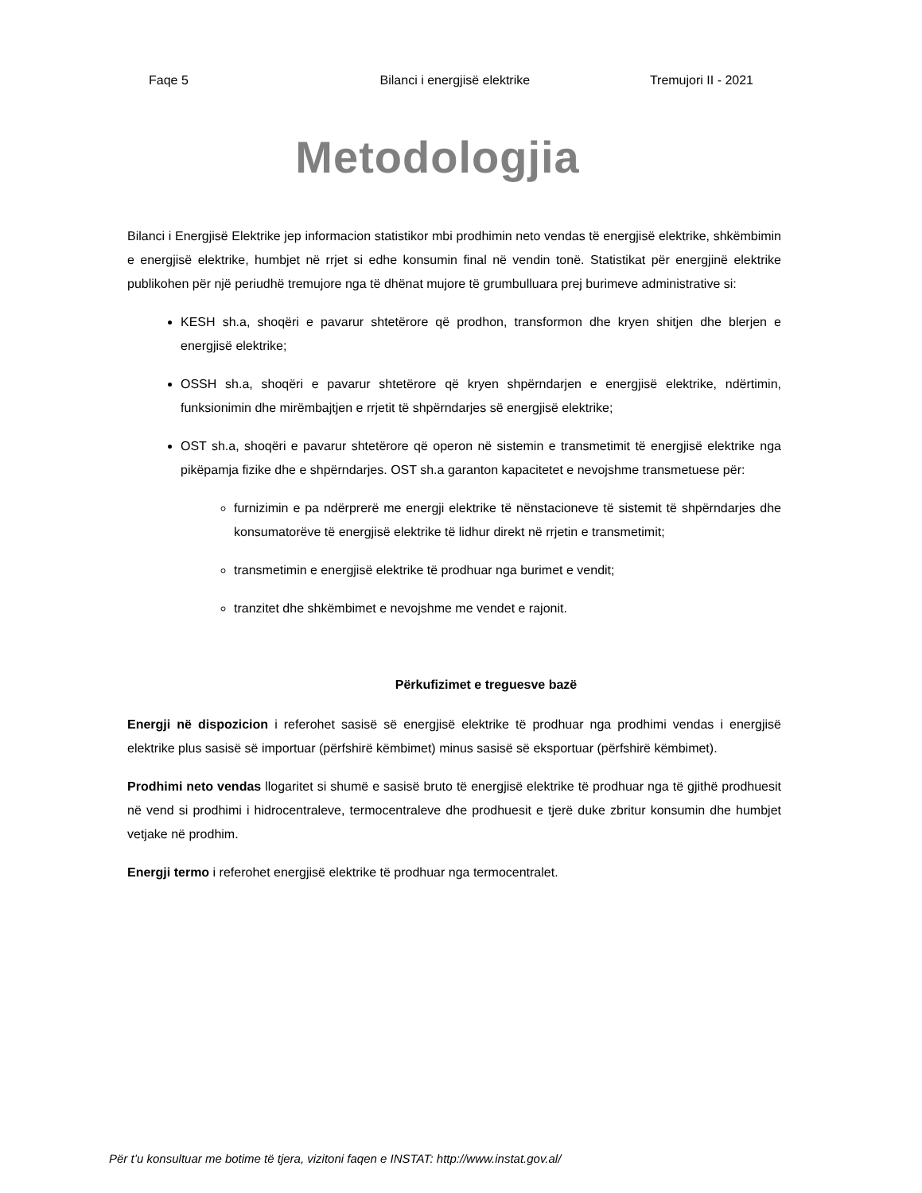Faqe 5 Bilanci i energjisë elektrike Tremujori II - 2021
Metodologjia
Bilanci i Energjisë Elektrike jep informacion statistikor mbi prodhimin neto vendas të energjisë elektrike, shkëmbimin e energjisë elektrike, humbjet në rrjet si edhe konsumin final në vendin tonë. Statistikat për energjinë elektrike publikohen për një periudhë tremujore nga të dhënat mujore të grumbulluara prej burimeve administrative si:
KESH sh.a, shoqëri e pavarur shtetërore që prodhon, transformon dhe kryen shitjen dhe blerjen e energjisë elektrike;
OSSH sh.a, shoqëri e pavarur shtetërore që kryen shpërndarjen e energjisë elektrike, ndërtimin, funksionimin dhe mirëmbajtjen e rrjetit të shpërndarjes së energjisë elektrike;
OST sh.a, shoqëri e pavarur shtetërore që operon në sistemin e transmetimit të energjisë elektrike nga pikëpamja fizike dhe e shpërndarjes. OST sh.a garanton kapacitetet e nevojshme transmetuese për:
furnizimin e pa ndërprerë me energji elektrike të nënstacioneve të sistemit të shpërndarjes dhe konsumatorëve të energjisë elektrike të lidhur direkt në rrjetin e transmetimit;
transmetimin e energjisë elektrike të prodhuar nga burimet e vendit;
tranzitet dhe shkëmbimet e nevojshme me vendet e rajonit.
Përkufizimet e treguesve bazë
Energji në dispozicion i referohet sasisë së energjisë elektrike të prodhuar nga prodhimi vendas i energjisë elektrike plus sasisë së importuar (përfshirë këmbimet) minus sasisë së eksportuar (përfshirë këmbimet).
Prodhimi neto vendas llogaritet si shumë e sasisë bruto të energjisë elektrike të prodhuar nga të gjithë prodhuesit në vend si prodhimi i hidrocentraleve, termocentraleve dhe prodhuesit e tjerë duke zbritur konsumin dhe humbjet vetjake në prodhim.
Energji termo i referohet energjisë elektrike të prodhuar nga termocentralet.
Për t’u konsultuar me botime të tjera, vizitoni faqen e INSTAT: http://www.instat.gov.al/